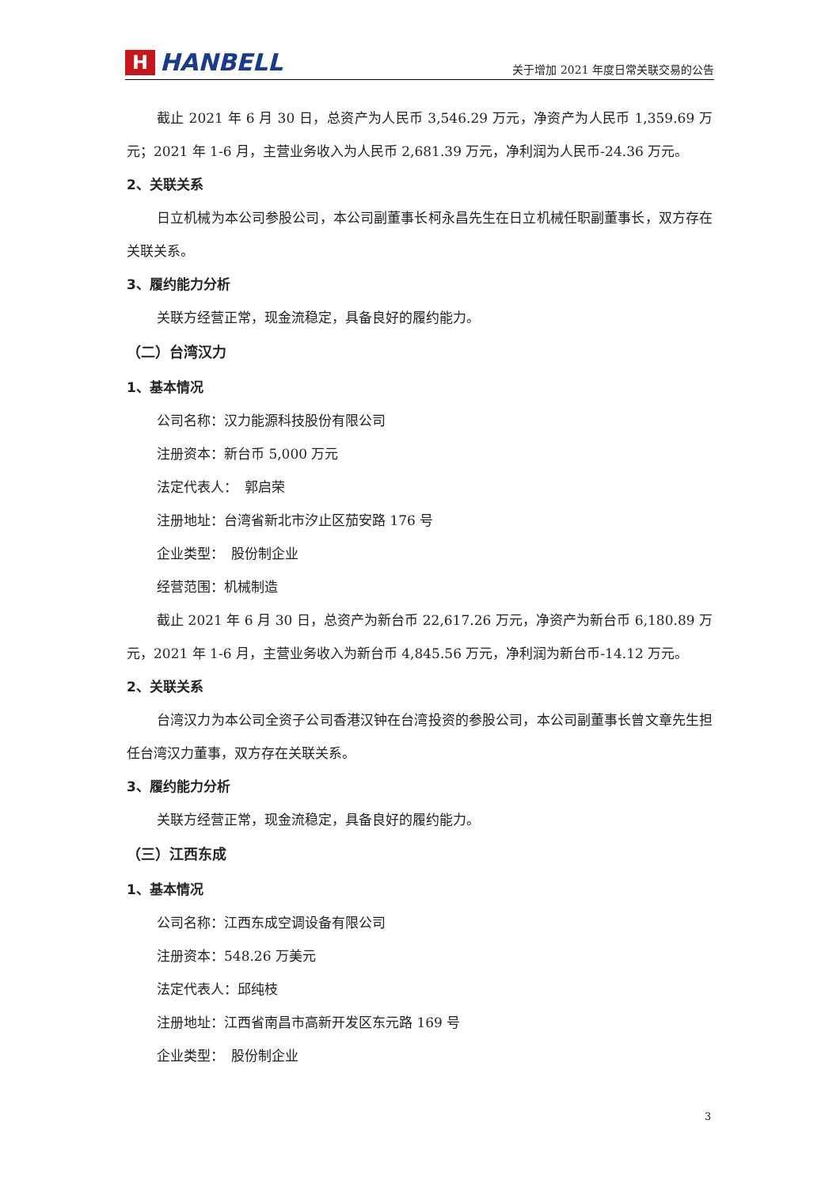H HANBELL
关于增加 2021 年度日常关联交易的公告
截止 2021 年 6 月 30 日，总资产为人民币 3,546.29 万元，净资产为人民币 1,359.69 万元；2021 年 1-6 月，主营业务收入为人民币 2,681.39 万元，净利润为人民币-24.36 万元。
2、关联关系
日立机械为本公司参股公司，本公司副董事长柯永昌先生在日立机械任职副董事长，双方存在关联关系。
3、履约能力分析
关联方经营正常，现金流稳定，具备良好的履约能力。
（二）台湾汉力
1、基本情况
公司名称：汉力能源科技股份有限公司
注册资本：新台币 5,000 万元
法定代表人：　郭启荣
注册地址：台湾省新北市汐止区茄安路 176 号
企业类型：　股份制企业
经营范围：机械制造
截止 2021 年 6 月 30 日，总资产为新台币 22,617.26 万元，净资产为新台币 6,180.89 万元，2021 年 1-6 月，主营业务收入为新台币 4,845.56 万元，净利润为新台币-14.12 万元。
2、关联关系
台湾汉力为本公司全资子公司香港汉钟在台湾投资的参股公司，本公司副董事长曾文章先生担任台湾汉力董事，双方存在关联关系。
3、履约能力分析
关联方经营正常，现金流稳定，具备良好的履约能力。
（三）江西东成
1、基本情况
公司名称：江西东成空调设备有限公司
注册资本：548.26 万美元
法定代表人：邱纯枝
注册地址：江西省南昌市高新开发区东元路 169 号
企业类型：　股份制企业
3